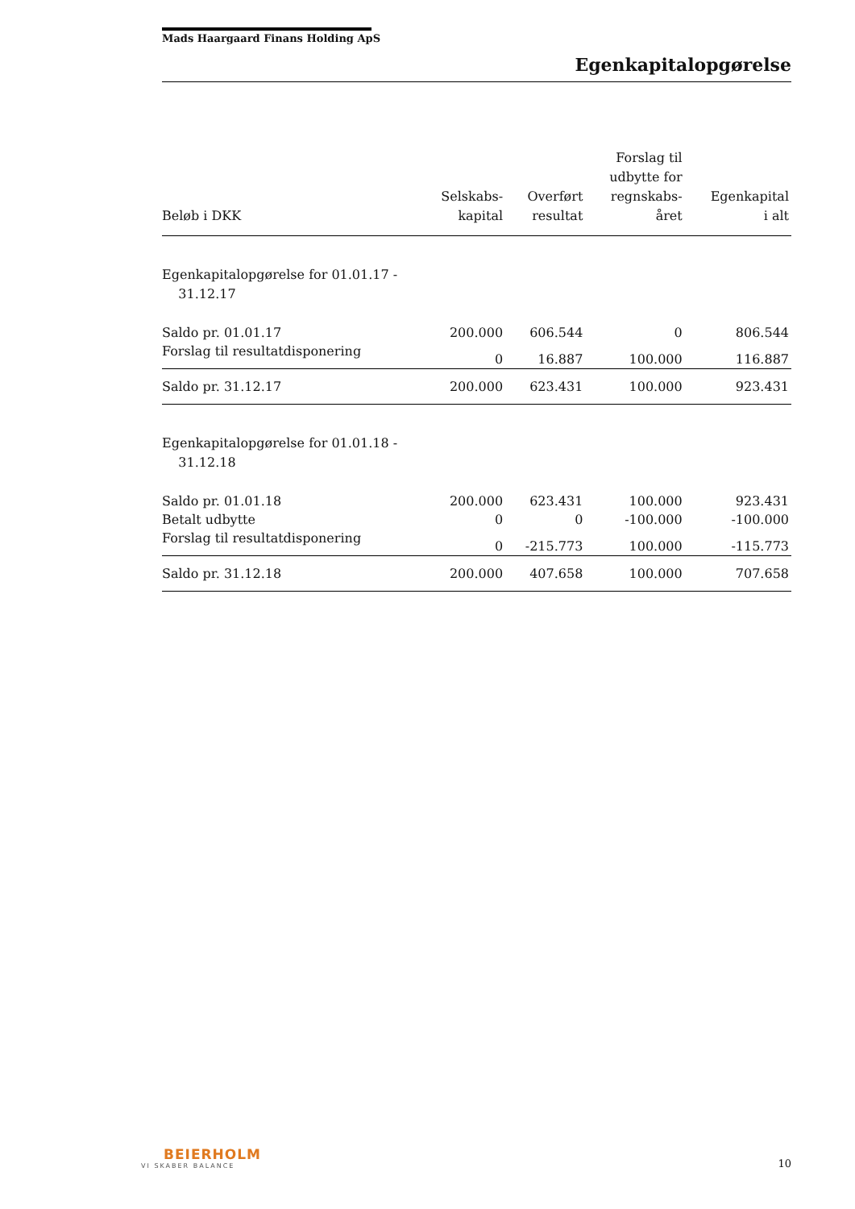Mads Haargaard Finans Holding ApS
Egenkapitalopgørelse
| Beløb i DKK | Selskabs- kapital | Overført resultat | Forslag til udbytte for regnskabs- året | Egenkapital i alt |
| --- | --- | --- | --- | --- |
| Egenkapitalopgørelse for 01.01.17 - 31.12.17 | | | | |
| Saldo pr. 01.01.17 | 200.000 | 606.544 | 0 | 806.544 |
| Forslag til resultatdisponering | 0 | 16.887 | 100.000 | 116.887 |
| Saldo pr. 31.12.17 | 200.000 | 623.431 | 100.000 | 923.431 |
| Egenkapitalopgørelse for 01.01.18 - 31.12.18 | | | | |
| Saldo pr. 01.01.18 | 200.000 | 623.431 | 100.000 | 923.431 |
| Betalt udbytte | 0 | 0 | -100.000 | -100.000 |
| Forslag til resultatdisponering | 0 | -215.773 | 100.000 | -115.773 |
| Saldo pr. 31.12.18 | 200.000 | 407.658 | 100.000 | 707.658 |
BEIERHOLM
VI SKABER BALANCE
10